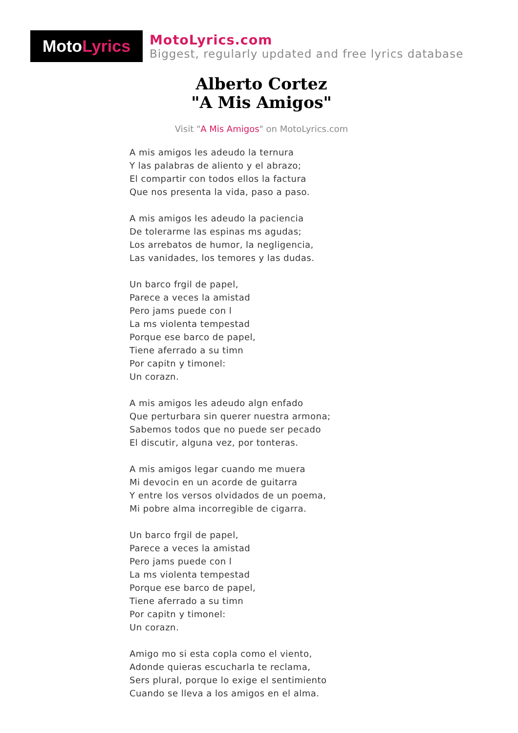Moto Lyrics
MotoLyrics.com
Biggest, regularly updated and free lyrics database
Alberto Cortez
"A Mis Amigos"
Visit "A Mis Amigos" on MotoLyrics.com
A mis amigos les adeudo la ternura
Y las palabras de aliento y el abrazo;
El compartir con todos ellos la factura
Que nos presenta la vida, paso a paso.
A mis amigos les adeudo la paciencia
De tolerarme las espinas ms agudas;
Los arrebatos de humor, la negligencia,
Las vanidades, los temores y las dudas.
Un barco frgil de papel,
Parece a veces la amistad
Pero jams puede con l
La ms violenta tempestad
Porque ese barco de papel,
Tiene aferrado a su timn
Por capitn y timonel:
Un corazn.
A mis amigos les adeudo algn enfado
Que perturbara sin querer nuestra armona;
Sabemos todos que no puede ser pecado
El discutir, alguna vez, por tonteras.
A mis amigos legar cuando me muera
Mi devocin en un acorde de guitarra
Y entre los versos olvidados de un poema,
Mi pobre alma incorregible de cigarra.
Un barco frgil de papel,
Parece a veces la amistad
Pero jams puede con l
La ms violenta tempestad
Porque ese barco de papel,
Tiene aferrado a su timn
Por capitn y timonel:
Un corazn.
Amigo mo si esta copla como el viento,
Adonde quieras escucharla te reclama,
Sers plural, porque lo exige el sentimiento
Cuando se lleva a los amigos en el alma.